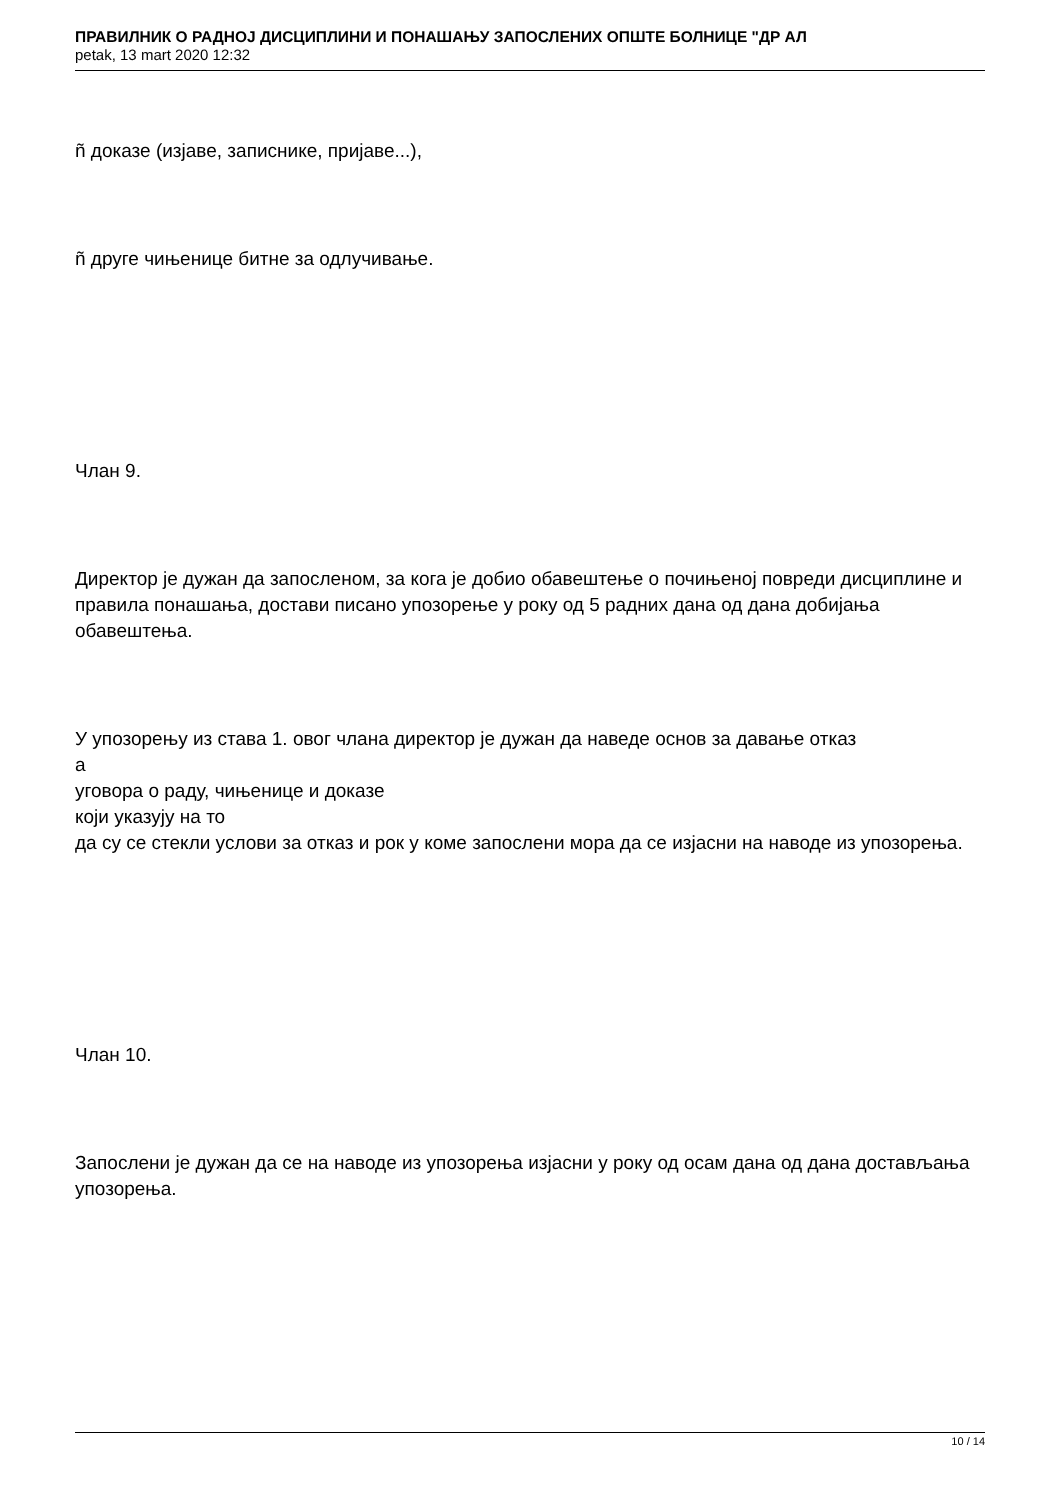ПРАВИЛНИК О РАДНОЈ ДИСЦИПЛИНИ И ПОНАШАЊУ ЗАПОСЛЕНИХ ОПШТЕ БОЛНИЦЕ "ДР АЛ
petak, 13 mart 2020 12:32
ñ доказе (изјаве, записнике, пријаве...),
ñ друге чињенице битне за одлучивање.
Члан 9.
Директор је дужан да запосленом, за кога је добио обавештење о почињеној повреди дисциплине и правила понашања, достави писано упозорење у року од 5 радних дана од дана добијања обавештења.
У упозорењу из става 1. овог члана директор је дужан да наведе основ за давање отказ
а
уговора о раду, чињенице и доказе
који указују на то
да су се стекли услови за отказ и рок у коме запослени мора да се изјасни на наводе из упозорења.
Члан 10.
Запослени је дужан да се на наводе из упозорења изјасни у року од осам дана од дана достављања упозорења.
10 / 14